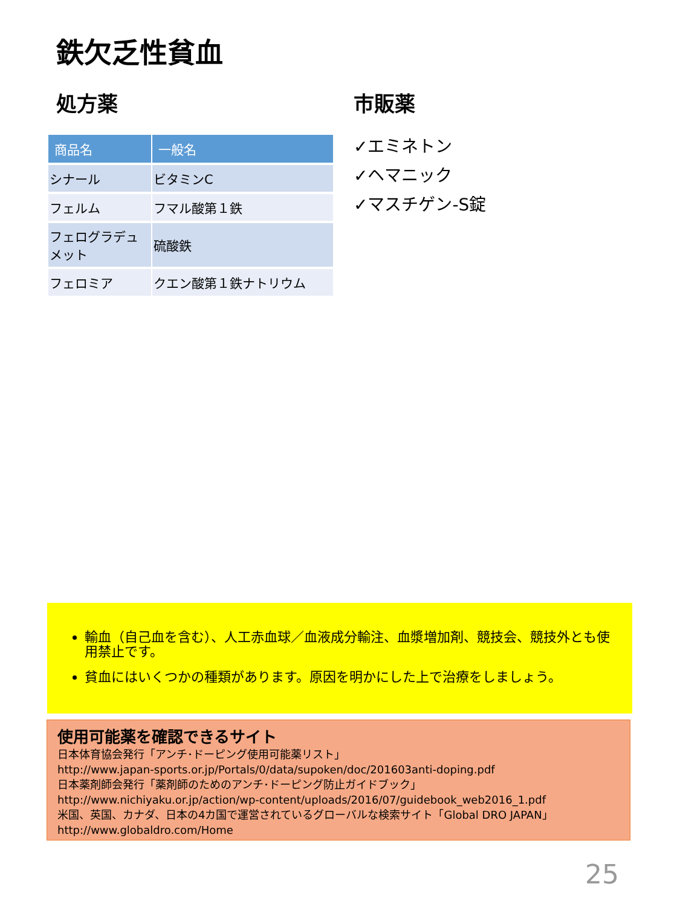鉄欠乏性貧血
処方薬
| 商品名 | 一般名 |
| --- | --- |
| シナール | ビタミンC |
| フェルム | フマル酸第１鉄 |
| フェログラデュメット | 硫酸鉄 |
| フェロミア | クエン酸第１鉄ナトリウム |
市販薬
✓エミネトン
✓ヘマニック
✓マスチゲン-S錠
輸血（自己血を含む）、人工赤血球／血液成分輸注、血漿増加剤、競技会、競技外とも使用禁止です。
貧血にはいくつかの種類があります。原因を明かにした上で治療をしましょう。
使用可能薬を確認できるサイト
日本体育協会発行「アンチ･ドーピング使用可能薬リスト」
http://www.japan-sports.or.jp/Portals/0/data/supoken/doc/201603anti-doping.pdf
日本薬剤師会発行「薬剤師のためのアンチ･ドーピング防止ガイドブック」
http://www.nichiyaku.or.jp/action/wp-content/uploads/2016/07/guidebook_web2016_1.pdf
米国、英国、カナダ、日本の4カ国で運営されているグローバルな検索サイト「Global DRO JAPAN」
http://www.globaldro.com/Home
25